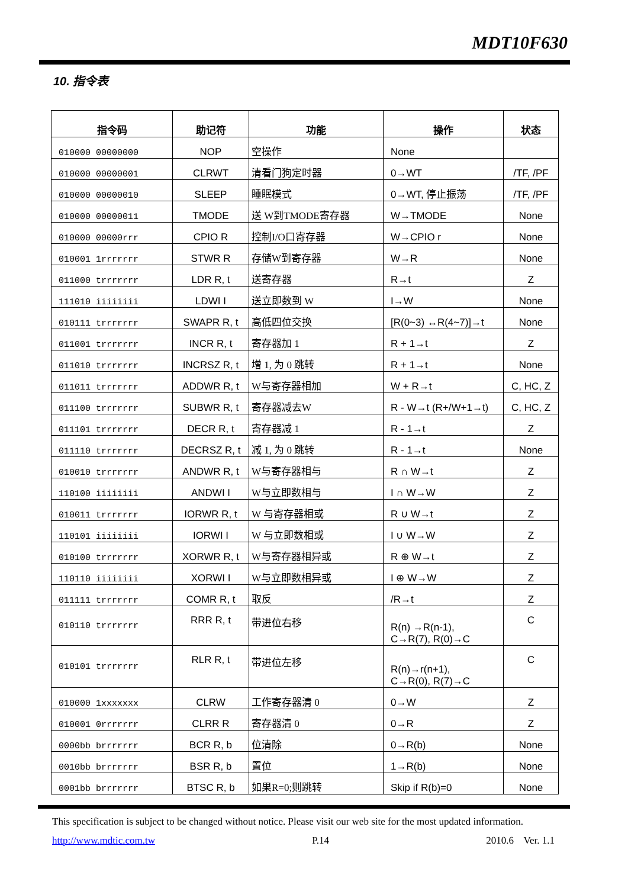MDT10F630
10. 指令表
| 指令码 | 助记符 | 功能 | 操作 | 状态 |
| --- | --- | --- | --- | --- |
| 010000 00000000 | NOP | 空操作 | None | |
| 010000 00000001 | CLRWT | 清看门狗定时器 | 0→WT | /TF, /PF |
| 010000 00000010 | SLEEP | 睡眠模式 | 0→WT, 停止振荡 | /TF, /PF |
| 010000 00000011 | TMODE | 送 W到TMODE寄存器 | W→TMODE | None |
| 010000 00000rrr | CPIO R | 控制I/O口寄存器 | W→CPIO r | None |
| 010001 1rrrrrrr | STWR R | 存储W到寄存器 | W→R | None |
| 011000 trrrrrrr | LDR R, t | 送寄存器 | R→t | Z |
| 111010 iiiiiiii | LDWI I | 送立即数到 W | I→W | None |
| 010111 trrrrrrr | SWAPR R, t | 高低四位交换 | [R(0~3) ↔R(4~7)]→t | None |
| 011001 trrrrrrr | INCR R, t | 寄存器加 1 | R + 1→t | Z |
| 011010 trrrrrrr | INCRSZ R, t | 增 1, 为 0 跳转 | R + 1→t | None |
| 011011 trrrrrrr | ADDWR R, t | W与寄存器相加 | W + R→t | C, HC, Z |
| 011100 trrrrrrr | SUBWR R, t | 寄存器减去W | R - W→t (R+/W+1→t) | C, HC, Z |
| 011101 trrrrrrr | DECR R, t | 寄存器减 1 | R - 1→t | Z |
| 011110 trrrrrrr | DECRSZ R, t | 减 1, 为 0 跳转 | R - 1→t | None |
| 010010 trrrrrrr | ANDWR R, t | W与寄存器相与 | R ∩ W→t | Z |
| 110100 iiiiiiii | ANDWI I | W与立即数相与 | I ∩ W→W | Z |
| 010011 trrrrrrr | IORWR R, t | W 与寄存器相或 | R ∪ W→t | Z |
| 110101 iiiiiiii | IORWI I | W 与立即数相或 | I ∪ W→W | Z |
| 010100 trrrrrrr | XORWR R, t | W与寄存器相异或 | R ⊕ W→t | Z |
| 110110 iiiiiiii | XORWI I | W与立即数相异或 | I ⊕ W→W | Z |
| 011111 trrrrrrr | COMR R, t | 取反 | /R→t | Z |
| 010110 trrrrrrr | RRR R, t | 带进位右移 | R(n) →R(n-1), C→R(7), R(0)→C | C |
| 010101 trrrrrrr | RLR R, t | 带进位左移 | R(n)→r(n+1), C→R(0), R(7)→C | C |
| 010000 1xxxxxxx | CLRW | 工作寄存器清 0 | 0→W | Z |
| 010001 0rrrrrrr | CLRR R | 寄存器清 0 | 0→R | Z |
| 0000bb brrrrrrr | BCR R, b | 位清除 | 0→R(b) | None |
| 0010bb brrrrrrr | BSR R, b | 置位 | 1→R(b) | None |
| 0001bb brrrrrrr | BTSC R, b | 如果R=0;则跳转 | Skip if R(b)=0 | None |
This specification is subject to be changed without notice. Please visit our web site for the most updated information.
http://www.mdtic.com.tw P.14 2010.6 Ver. 1.1